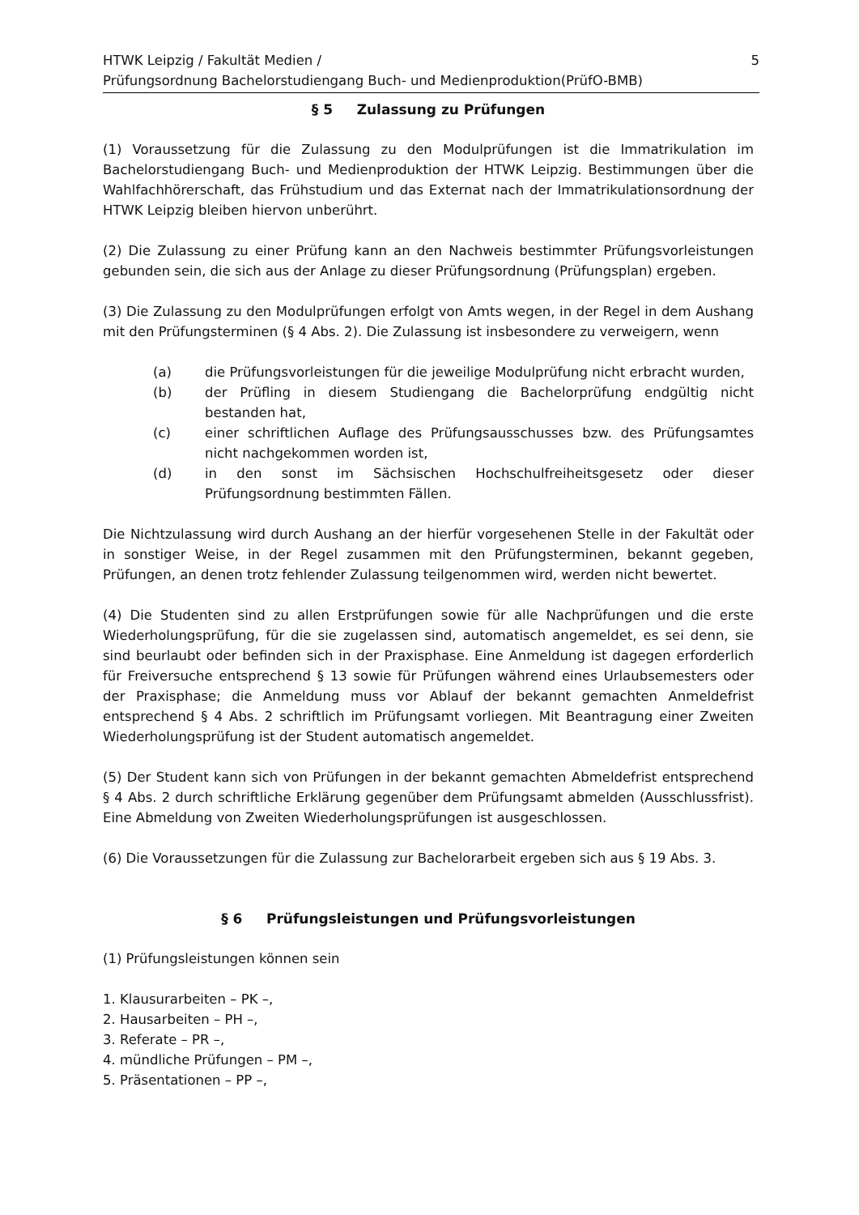HTWK Leipzig / Fakultät Medien /
Prüfungsordnung Bachelorstudiengang Buch- und Medienproduktion(PrüfO-BMB)
5
§ 5 Zulassung zu Prüfungen
(1) Voraussetzung für die Zulassung zu den Modulprüfungen ist die Immatrikulation im Bachelorstudiengang Buch- und Medienproduktion der HTWK Leipzig. Bestimmungen über die Wahlfachhörerschaft, das Frühstudium und das Externat nach der Immatrikulationsordnung der HTWK Leipzig bleiben hiervon unberührt.
(2) Die Zulassung zu einer Prüfung kann an den Nachweis bestimmter Prüfungsvorleistungen gebunden sein, die sich aus der Anlage zu dieser Prüfungsordnung (Prüfungsplan) ergeben.
(3) Die Zulassung zu den Modulprüfungen erfolgt von Amts wegen, in der Regel in dem Aushang mit den Prüfungsterminen (§ 4 Abs. 2). Die Zulassung ist insbesondere zu verweigern, wenn
(a) die Prüfungsvorleistungen für die jeweilige Modulprüfung nicht erbracht wurden,
(b) der Prüfling in diesem Studiengang die Bachelorprüfung endgültig nicht bestanden hat,
(c) einer schriftlichen Auflage des Prüfungsausschusses bzw. des Prüfungsamtes nicht nachgekommen worden ist,
(d) in den sonst im Sächsischen Hochschulfreiheitsgesetz oder dieser Prüfungsordnung bestimmten Fällen.
Die Nichtzulassung wird durch Aushang an der hierfür vorgesehenen Stelle in der Fakultät oder in sonstiger Weise, in der Regel zusammen mit den Prüfungsterminen, bekannt gegeben, Prüfungen, an denen trotz fehlender Zulassung teilgenommen wird, werden nicht bewertet.
(4) Die Studenten sind zu allen Erstprüfungen sowie für alle Nachprüfungen und die erste Wiederholungsprüfung, für die sie zugelassen sind, automatisch angemeldet, es sei denn, sie sind beurlaubt oder befinden sich in der Praxisphase. Eine Anmeldung ist dagegen erforderlich für Freiversuche entsprechend § 13 sowie für Prüfungen während eines Urlaubsemesters oder der Praxisphase; die Anmeldung muss vor Ablauf der bekannt gemachten Anmeldefrist entsprechend § 4 Abs. 2 schriftlich im Prüfungsamt vorliegen. Mit Beantragung einer Zweiten Wiederholungsprüfung ist der Student automatisch angemeldet.
(5) Der Student kann sich von Prüfungen in der bekannt gemachten Abmeldefrist entsprechend § 4 Abs. 2 durch schriftliche Erklärung gegenüber dem Prüfungsamt abmelden (Ausschlussfrist). Eine Abmeldung von Zweiten Wiederholungsprüfungen ist ausgeschlossen.
(6) Die Voraussetzungen für die Zulassung zur Bachelorarbeit ergeben sich aus § 19 Abs. 3.
§ 6 Prüfungsleistungen und Prüfungsvorleistungen
(1) Prüfungsleistungen können sein
1. Klausurarbeiten – PK –,
2. Hausarbeiten – PH –,
3. Referate – PR –,
4. mündliche Prüfungen – PM –,
5. Präsentationen – PP –,